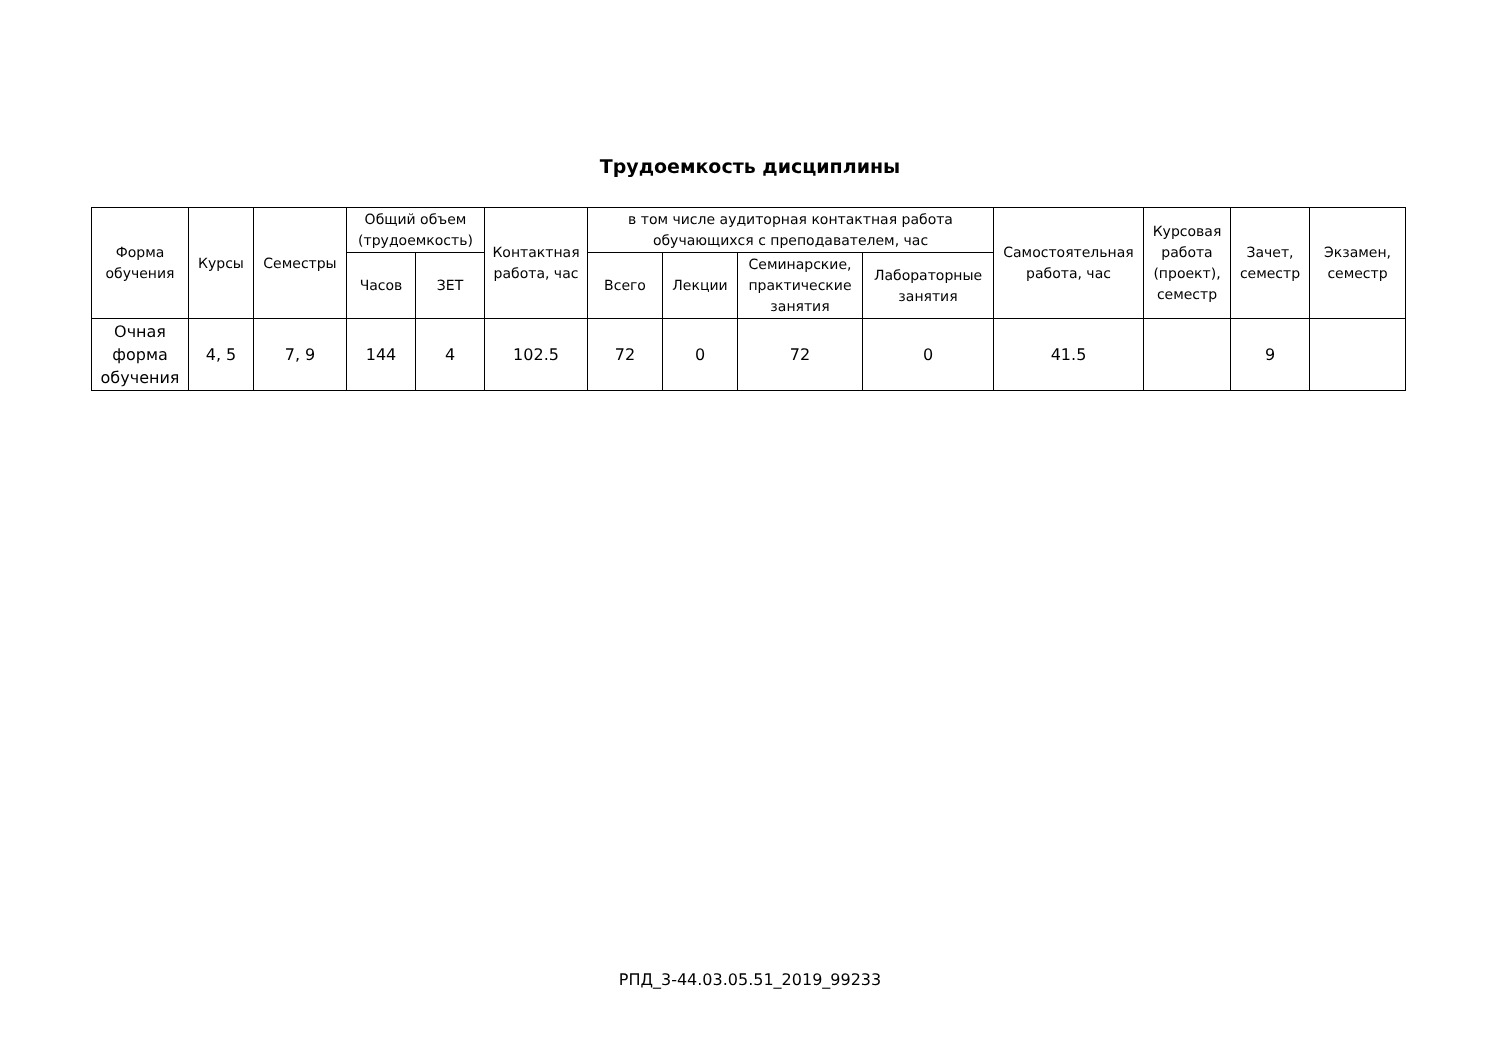Трудоемкость дисциплины
| Форма обучения | Курсы | Семестры | Общий объем (трудоемкость) | | Контактная работа, час | в том числе аудиторная контактная работа обучающихся с преподавателем, час | | | | Самостоятельная работа, час | Курсовая работа (проект), семестр | Зачет, семестр | Экзамен, семестр |
| --- | --- | --- | --- | --- | --- | --- | --- | --- | --- | --- | --- | --- | --- |
| | | | Часов | ЗЕТ | | Всего | Лекции | Семинарские, практические занятия | Лабораторные занятия | | | | |
| Очная форма обучения | 4, 5 | 7, 9 | 144 | 4 | 102.5 | 72 | 0 | 72 | 0 | 41.5 | | 9 | |
РПД_3-44.03.05.51_2019_99233